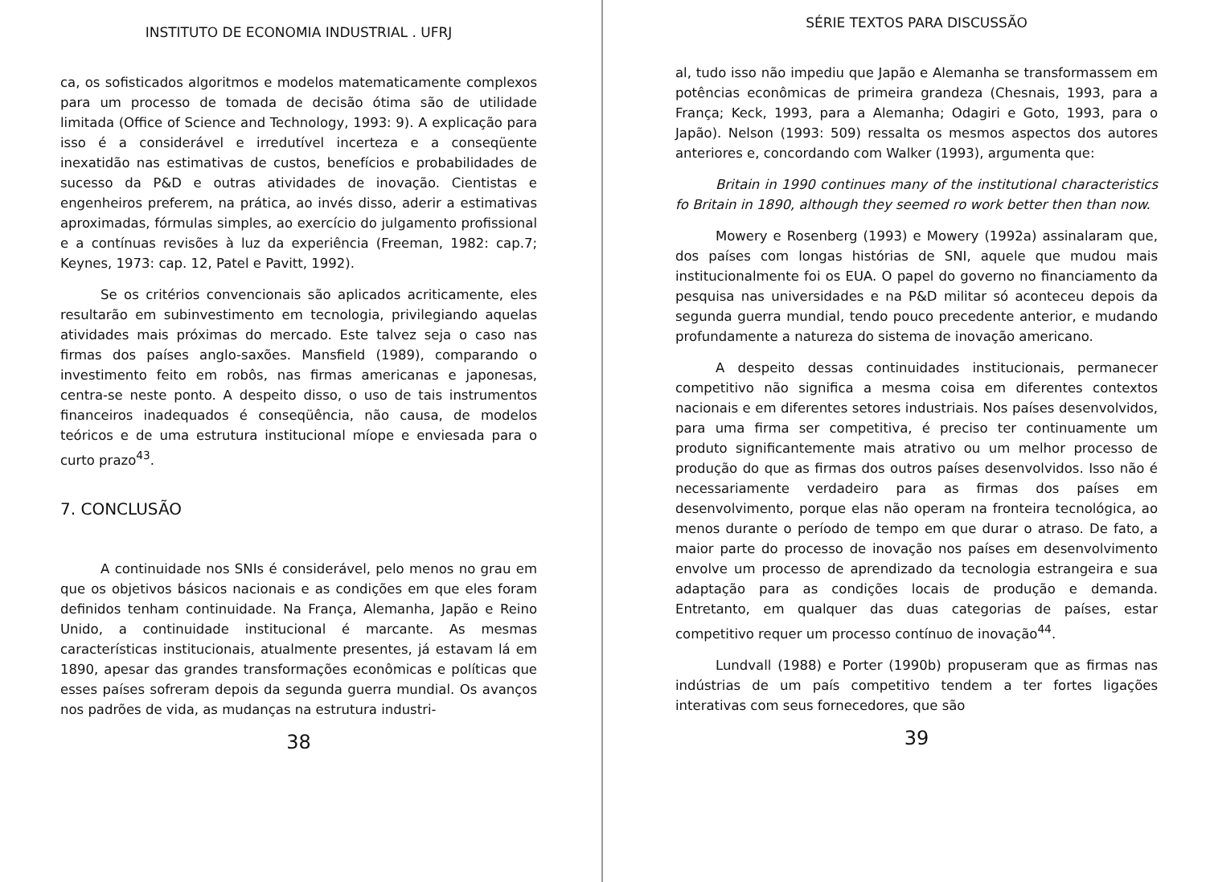INSTITUTO DE ECONOMIA INDUSTRIAL . UFRJ
ca, os sofisticados algoritmos e modelos matematicamente complexos para um processo de tomada de decisão ótima são de utilidade limitada (Office of Science and Technology, 1993: 9). A explicação para isso é a considerável e irredutível incerteza e a conseqüente inexatidão nas estimativas de custos, benefícios e probabilidades de sucesso da P&D e outras atividades de inovação. Cientistas e engenheiros preferem, na prática, ao invés disso, aderir a estimativas aproximadas, fórmulas simples, ao exercício do julgamento profissional e a contínuas revisões à luz da experiência (Freeman, 1982: cap.7; Keynes, 1973: cap. 12, Patel e Pavitt, 1992).
Se os critérios convencionais são aplicados acriticamente, eles resultarão em subinvestimento em tecnologia, privilegiando aquelas atividades mais próximas do mercado. Este talvez seja o caso nas firmas dos países anglo-saxões. Mansfield (1989), comparando o investimento feito em robôs, nas firmas americanas e japonesas, centra-se neste ponto. A despeito disso, o uso de tais instrumentos financeiros inadequados é conseqüência, não causa, de modelos teóricos e de uma estrutura institucional míope e enviesada para o curto prazo<sup>43</sup>.
7. CONCLUSÃO
A continuidade nos SNIs é considerável, pelo menos no grau em que os objetivos básicos nacionais e as condições em que eles foram definidos tenham continuidade. Na França, Alemanha, Japão e Reino Unido, a continuidade institucional é marcante. As mesmas características institucionais, atualmente presentes, já estavam lá em 1890, apesar das grandes transformações econômicas e políticas que esses países sofreram depois da segunda guerra mundial. Os avanços nos padrões de vida, as mudanças na estrutura industri-
38
SÉRIE TEXTOS PARA DISCUSSÃO
al, tudo isso não impediu que Japão e Alemanha se transformassem em potências econômicas de primeira grandeza (Chesnais, 1993, para a França; Keck, 1993, para a Alemanha; Odagiri e Goto, 1993, para o Japão). Nelson (1993: 509) ressalta os mesmos aspectos dos autores anteriores e, concordando com Walker (1993), argumenta que:
Britain in 1990 continues many of the institutional characteristics fo Britain in 1890, although they seemed ro work better then than now.
Mowery e Rosenberg (1993) e Mowery (1992a) assinalaram que, dos países com longas histórias de SNI, aquele que mudou mais institucionalmente foi os EUA. O papel do governo no financiamento da pesquisa nas universidades e na P&D militar só aconteceu depois da segunda guerra mundial, tendo pouco precedente anterior, e mudando profundamente a natureza do sistema de inovação americano.
A despeito dessas continuidades institucionais, permanecer competitivo não significa a mesma coisa em diferentes contextos nacionais e em diferentes setores industriais. Nos países desenvolvidos, para uma firma ser competitiva, é preciso ter continuamente um produto significantemente mais atrativo ou um melhor processo de produção do que as firmas dos outros países desenvolvidos. Isso não é necessariamente verdadeiro para as firmas dos países em desenvolvimento, porque elas não operam na fronteira tecnológica, ao menos durante o período de tempo em que durar o atraso. De fato, a maior parte do processo de inovação nos países em desenvolvimento envolve um processo de aprendizado da tecnologia estrangeira e sua adaptação para as condições locais de produção e demanda. Entretanto, em qualquer das duas categorias de países, estar competitivo requer um processo contínuo de inovação<sup>44</sup>.
Lundvall (1988) e Porter (1990b) propuseram que as firmas nas indústrias de um país competitivo tendem a ter fortes ligações interativas com seus fornecedores, que são
39